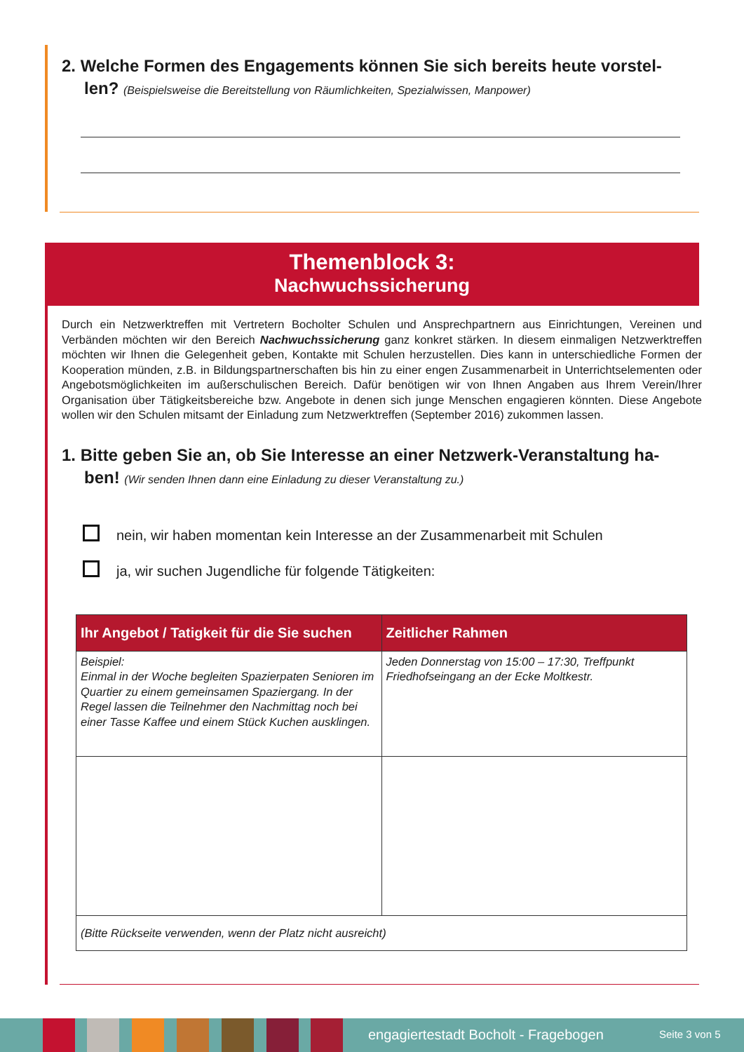2. Welche Formen des Engagements können Sie sich bereits heute vorstel-
len? (Beispielsweise die Bereitstellung von Räumlichkeiten, Spezialwissen, Manpower)
Themenblock 3:
Nachwuchssicherung
Durch ein Netzwerktreffen mit Vertretern Bocholter Schulen und Ansprechpartnern aus Einrichtungen, Vereinen und Verbänden möchten wir den Bereich Nachwuchssicherung ganz konkret stärken. In diesem einmaligen Netzwerktreffen möchten wir Ihnen die Gelegenheit geben, Kontakte mit Schulen herzustellen. Dies kann in unterschiedliche Formen der Kooperation münden, z.B. in Bildungspartnerschaften bis hin zu einer engen Zusammenarbeit in Unterrichtselementen oder Angebotsmöglichkeiten im außerschulischen Bereich. Dafür benötigen wir von Ihnen Angaben aus Ihrem Verein/Ihrer Organisation über Tätigkeitsbereiche bzw. Angebote in denen sich junge Menschen engagieren könnten. Diese Angebote wollen wir den Schulen mitsamt der Einladung zum Netzwerktreffen (September 2016) zukommen lassen.
1. Bitte geben Sie an, ob Sie Interesse an einer Netzwerk-Veranstaltung ha-
ben! (Wir senden Ihnen dann eine Einladung zu dieser Veranstaltung zu.)
nein, wir haben momentan kein Interesse an der Zusammenarbeit mit Schulen
ja, wir suchen Jugendliche für folgende Tätigkeiten:
| Ihr Angebot / Tatigkeit für die Sie suchen | Zeitlicher Rahmen |
| --- | --- |
| Beispiel: Einmal in der Woche begleiten Spazierpaten Senioren im Quartier zu einem gemeinsamen Spaziergang. In der Regel lassen die Teilnehmer den Nachmittag noch bei einer Tasse Kaffee und einem Stück Kuchen ausklingen. | Jeden Donnerstag von 15:00 – 17:30, Treffpunkt Friedhofseingang an der Ecke Moltkestr. |
| (Bitte Rückseite verwenden, wenn der Platz nicht ausreicht) | |
engagiertestadt Bocholt - Fragebogen
Seite 3 von 5